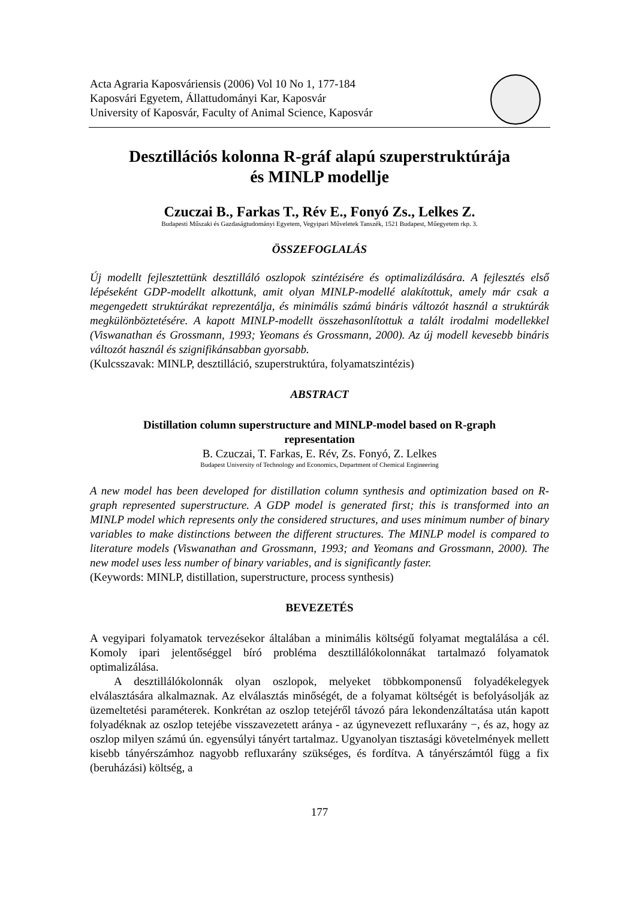Acta Agraria Kaposváriensis (2006) Vol 10 No 1, 177-184
Kaposvári Egyetem, Állattudományi Kar, Kaposvár
University of Kaposvár, Faculty of Animal Science, Kaposvár
Desztillációs kolonna R-gráf alapú szuperstruktúrája
és MINLP modellje
Czuczai B., Farkas T., Rév E., Fonyó Zs., Lelkes Z.
Budapesti Műszaki és Gazdaságtudományi Egyetem, Vegyipari Műveletek Tanszék, 1521 Budapest, Műegyetem rkp. 3.
ÖSSZEFOGLALÁS
Új modellt fejlesztettünk desztilláló oszlopok szintézisére és optimalizálására. A fejlesztés első lépéseként GDP-modellt alkottunk, amit olyan MINLP-modellé alakítottuk, amely már csak a megengedett struktúrákat reprezentálja, és minimális számú bináris változót használ a struktúrák megkülönböztetésére. A kapott MINLP-modellt összehasonlítottuk a talált irodalmi modellekkel (Viswanathan és Grossmann, 1993; Yeomans és Grossmann, 2000). Az új modell kevesebb bináris változót használ és szignifikánsabban gyorsabb.
(Kulcsszavak: MINLP, desztilláció, szuperstruktúra, folyamatszintézis)
ABSTRACT
Distillation column superstructure and MINLP-model based on R-graph
representation
B. Czuczai, T. Farkas, E. Rév, Zs. Fonyó, Z. Lelkes
Budapest University of Technology and Economics, Department of Chemical Engineering
A new model has been developed for distillation column synthesis and optimization based on R-graph represented superstructure. A GDP model is generated first; this is transformed into an MINLP model which represents only the considered structures, and uses minimum number of binary variables to make distinctions between the different structures. The MINLP model is compared to literature models (Viswanathan and Grossmann, 1993; and Yeomans and Grossmann, 2000). The new model uses less number of binary variables, and is significantly faster.
(Keywords: MINLP, distillation, superstructure, process synthesis)
BEVEZETÉS
A vegyipari folyamatok tervezésekor általában a minimális költségű folyamat megtalálása a cél. Komoly ipari jelentőséggel bíró probléma desztillálókolonnákat tartalmazó folyamatok optimalizálása.
A desztillálókolonnák olyan oszlopok, melyeket többkomponensű folyadékelegyek elválasztására alkalmaznak. Az elválasztás minőségét, de a folyamat költségét is befolyásolják az üzemeltetési paraméterek. Konkrétan az oszlop tetejéről távozó pára lekondenzáltatása után kapott folyadéknak az oszlop tetejébe visszavezetett aránya - az úgynevezett refluxarány −, és az, hogy az oszlop milyen számú ún. egyensúlyi tányért tartalmaz. Ugyanolyan tisztasági követelmények mellett kisebb tányérszámhoz nagyobb refluxarány szükséges, és fordítva. A tányérszámtól függ a fix (beruházási) költség, a
177